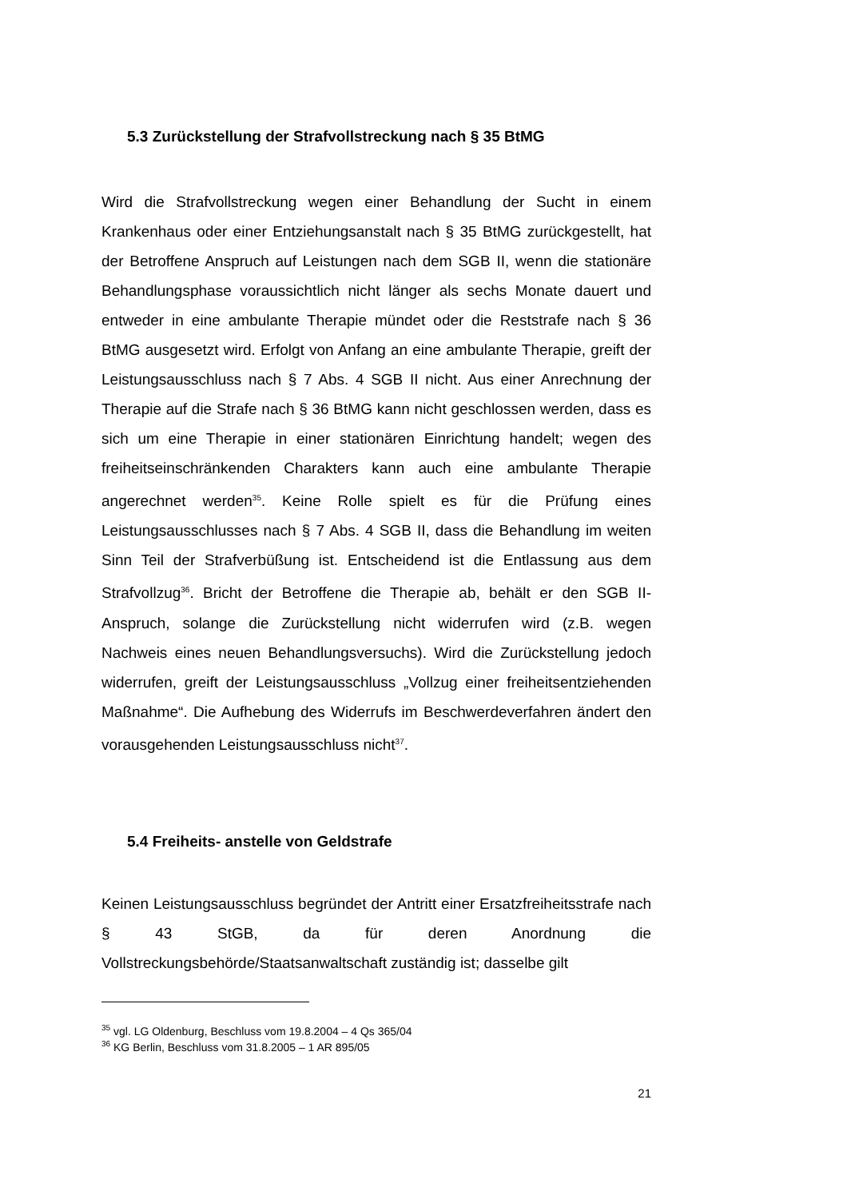5.3 Zurückstellung der Strafvollstreckung nach § 35 BtMG
Wird die Strafvollstreckung wegen einer Behandlung der Sucht in einem Krankenhaus oder einer Entziehungsanstalt nach § 35 BtMG zurückgestellt, hat der Betroffene Anspruch auf Leistungen nach dem SGB II, wenn die stationäre Behandlungsphase voraussichtlich nicht länger als sechs Monate dauert und entweder in eine ambulante Therapie mündet oder die Reststrafe nach § 36 BtMG ausgesetzt wird. Erfolgt von Anfang an eine ambulante Therapie, greift der Leistungsausschluss nach § 7 Abs. 4 SGB II nicht. Aus einer Anrechnung der Therapie auf die Strafe nach § 36 BtMG kann nicht geschlossen werden, dass es sich um eine Therapie in einer stationären Einrichtung handelt; wegen des freiheitseinschränkenden Charakters kann auch eine ambulante Therapie angerechnet werden<sup>35</sup>. Keine Rolle spielt es für die Prüfung eines Leistungsausschlusses nach § 7 Abs. 4 SGB II, dass die Behandlung im weiten Sinn Teil der Strafverbüßung ist. Entscheidend ist die Entlassung aus dem Strafvollzug<sup>36</sup>. Bricht der Betroffene die Therapie ab, behält er den SGB II-Anspruch, solange die Zurückstellung nicht widerrufen wird (z.B. wegen Nachweis eines neuen Behandlungsversuchs). Wird die Zurückstellung jedoch widerrufen, greift der Leistungsausschluss „Vollzug einer freiheitsentziehenden Maßnahme“. Die Aufhebung des Widerrufs im Beschwerdeverfahren ändert den vorausgehenden Leistungsausschluss nicht<sup>37</sup>.
5.4 Freiheits- anstelle von Geldstrafe
Keinen Leistungsausschluss begründet der Antritt einer Ersatzfreiheitsstrafe nach § 43 StGB, da für deren Anordnung die Vollstreckungsbehörde/Staatsanwaltschaft zuständig ist; dasselbe gilt
<sup>35</sup> vgl. LG Oldenburg, Beschluss vom 19.8.2004 – 4 Qs 365/04
<sup>36</sup> KG Berlin, Beschluss vom 31.8.2005 – 1 AR 895/05
21